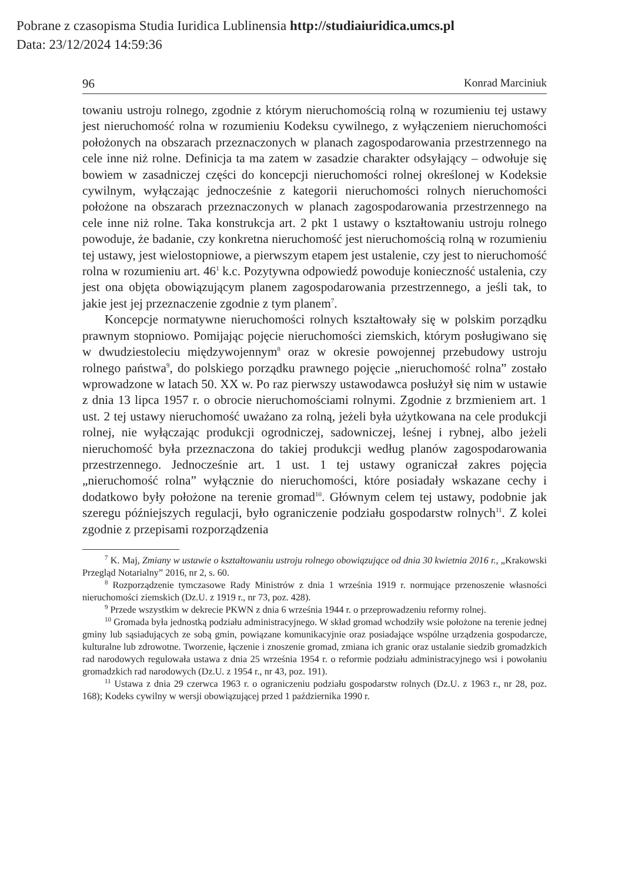Pobrane z czasopisma Studia Iuridica Lublinensia http://studiaiuridica.umcs.pl
Data: 23/12/2024 14:59:36
96 Konrad Marciniuk
towaniu ustroju rolnego, zgodnie z którym nieruchomością rolną w rozumieniu tej ustawy jest nieruchomość rolna w rozumieniu Kodeksu cywilnego, z wyłączeniem nieruchomości położonych na obszarach przeznaczonych w planach zagospodarowania przestrzennego na cele inne niż rolne. Definicja ta ma zatem w zasadzie charakter odsyłający – odwołuje się bowiem w zasadniczej części do koncepcji nieruchomości rolnej określonej w Kodeksie cywilnym, wyłączając jednocześnie z kategorii nieruchomości rolnych nieruchomości położone na obszarach przeznaczonych w planach zagospodarowania przestrzennego na cele inne niż rolne. Taka konstrukcja art. 2 pkt 1 ustawy o kształtowaniu ustroju rolnego powoduje, że badanie, czy konkretna nieruchomość jest nieruchomością rolną w rozumieniu tej ustawy, jest wielostopniowe, a pierwszym etapem jest ustalenie, czy jest to nieruchomość rolna w rozumieniu art. 46<sup>1</sup> k.c. Pozytywna odpowiedź powoduje konieczność ustalenia, czy jest ona objęta obowiązującym planem zagospodarowania przestrzennego, a jeśli tak, to jakie jest jej przeznaczenie zgodnie z tym planem<sup>7</sup>.
Koncepcje normatywne nieruchomości rolnych kształtowały się w polskim porządku prawnym stopniowo. Pomijając pojęcie nieruchomości ziemskich, którym posługiwano się w dwudziestoleciu międzywojennym<sup>8</sup> oraz w okresie powojennej przebudowy ustroju rolnego państwa<sup>9</sup>, do polskiego porządku prawnego pojęcie „nieruchomość rolna” zostało wprowadzone w latach 50. XX w. Po raz pierwszy ustawodawca posłużył się nim w ustawie z dnia 13 lipca 1957 r. o obrocie nieruchomościami rolnymi. Zgodnie z brzmieniem art. 1 ust. 2 tej ustawy nieruchomość uważano za rolną, jeżeli była użytkowana na cele produkcji rolnej, nie wyłączając produkcji ogrodniczej, sadowniczej, leśnej i rybnej, albo jeżeli nieruchomość była przeznaczona do takiej produkcji według planów zagospodarowania przestrzennego. Jednocześnie art. 1 ust. 1 tej ustawy ograniczał zakres pojęcia „nieruchomość rolna” wyłącznie do nieruchomości, które posiadały wskazane cechy i dodatkowo były położone na terenie gromad<sup>10</sup>. Głównym celem tej ustawy, podobnie jak szeregu późniejszych regulacji, było ograniczenie podziału gospodarstw rolnych<sup>11</sup>. Z kolei zgodnie z przepisami rozporządzenia
<sup>7</sup> K. Maj, Zmiany w ustawie o kształtowaniu ustroju rolnego obowiązujące od dnia 30 kwietnia 2016 r., „Krakowski Przegląd Notarialny” 2016, nr 2, s. 60.
<sup>8</sup> Rozporządzenie tymczasowe Rady Ministrów z dnia 1 września 1919 r. normujące przenoszenie własności nieruchomości ziemskich (Dz.U. z 1919 r., nr 73, poz. 428).
<sup>9</sup> Przede wszystkim w dekrecie PKWN z dnia 6 września 1944 r. o przeprowadzeniu reformy rolnej.
<sup>10</sup> Gromada była jednostką podziału administracyjnego. W skład gromad wchodziły wsie położone na terenie jednej gminy lub sąsiadujących ze sobą gmin, powiązane komunikacyjnie oraz posiadające wspólne urządzenia gospodarcze, kulturalne lub zdrowotne. Tworzenie, łączenie i znoszenie gromad, zmiana ich granic oraz ustalanie siedzib gromadzkich rad narodowych regulowała ustawa z dnia 25 września 1954 r. o reformie podziału administracyjnego wsi i powołaniu gromadzkich rad narodowych (Dz.U. z 1954 r., nr 43, poz. 191).
<sup>11</sup> Ustawa z dnia 29 czerwca 1963 r. o ograniczeniu podziału gospodarstw rolnych (Dz.U. z 1963 r., nr 28, poz. 168); Kodeks cywilny w wersji obowiązującej przed 1 października 1990 r.